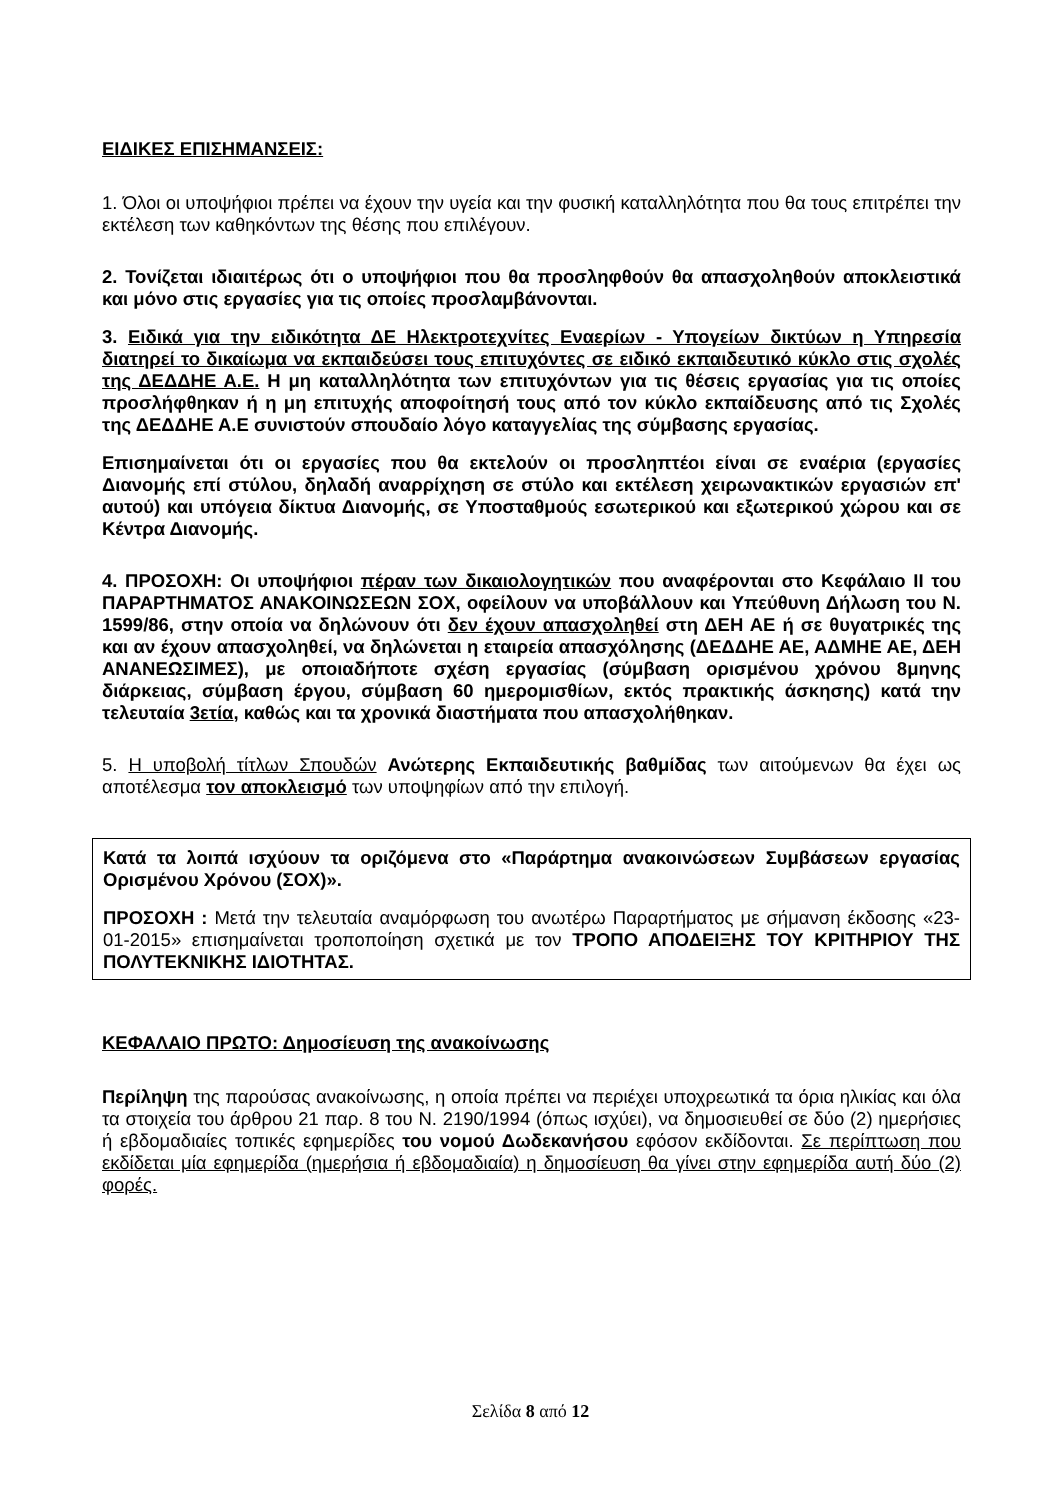ΕΙΔΙΚΕΣ ΕΠΙΣΗΜΑΝΣΕΙΣ:
1. Όλοι οι υποψήφιοι πρέπει να έχουν την υγεία και την φυσική καταλληλότητα που θα τους επιτρέπει την εκτέλεση των καθηκόντων της θέσης που επιλέγουν.
2. Τονίζεται ιδιαιτέρως ότι ο υποψήφιοι που θα προσληφθούν θα απασχοληθούν αποκλειστικά και μόνο στις εργασίες για τις οποίες προσλαμβάνονται.
3. Ειδικά για την ειδικότητα ΔΕ Ηλεκτροτεχνίτες Εναερίων - Υπογείων δικτύων η Υπηρεσία διατηρεί το δικαίωμα να εκπαιδεύσει τους επιτυχόντες σε ειδικό εκπαιδευτικό κύκλο στις σχολές της ΔΕΔΔΗΕ Α.Ε. Η μη καταλληλότητα των επιτυχόντων για τις θέσεις εργασίας για τις οποίες προσλήφθηκαν ή η μη επιτυχής αποφοίτησή τους από τον κύκλο εκπαίδευσης από τις Σχολές της ΔΕΔΔΗΕ Α.Ε συνιστούν σπουδαίο λόγο καταγγελίας της σύμβασης εργασίας.
Επισημαίνεται ότι οι εργασίες που θα εκτελούν οι προσληπτέοι είναι σε εναέρια (εργασίες Διανομής επί στύλου, δηλαδή αναρρίχηση σε στύλο και εκτέλεση χειρωνακτικών εργασιών επ' αυτού) και υπόγεια δίκτυα Διανομής, σε Υποσταθμούς εσωτερικού και εξωτερικού χώρου και σε Κέντρα Διανομής.
4. ΠΡΟΣΟΧΗ: Οι υποψήφιοι πέραν των δικαιολογητικών που αναφέρονται στο Κεφάλαιο ΙΙ του ΠΑΡΑΡΤΗΜΑΤΟΣ ΑΝΑΚΟΙΝΩΣΕΩΝ ΣΟΧ, οφείλουν να υποβάλλουν και Υπεύθυνη Δήλωση του Ν. 1599/86, στην οποία να δηλώνουν ότι δεν έχουν απασχοληθεί στη ΔΕΗ ΑΕ ή σε θυγατρικές της και αν έχουν απασχοληθεί, να δηλώνεται η εταιρεία απασχόλησης (ΔΕΔΔΗΕ ΑΕ, ΑΔΜΗΕ ΑΕ, ΔΕΗ ΑΝΑΝΕΩΣΙΜΕΣ), με οποιαδήποτε σχέση εργασίας (σύμβαση ορισμένου χρόνου 8μηνης διάρκειας, σύμβαση έργου, σύμβαση 60 ημερομισθίων, εκτός πρακτικής άσκησης) κατά την τελευταία 3ετία, καθώς και τα χρονικά διαστήματα που απασχολήθηκαν.
5. Η υποβολή τίτλων Σπουδών Ανώτερης Εκπαιδευτικής βαθμίδας των αιτούμενων θα έχει ως αποτέλεσμα τον αποκλεισμό των υποψηφίων από την επιλογή.
Κατά τα λοιπά ισχύουν τα οριζόμενα στο «Παράρτημα ανακοινώσεων Συμβάσεων εργασίας Ορισμένου Χρόνου (ΣΟΧ)».
ΠΡΟΣΟΧΗ : Μετά την τελευταία αναμόρφωση του ανωτέρω Παραρτήματος με σήμανση έκδοσης «23-01-2015» επισημαίνεται τροποποίηση σχετικά με τον ΤΡΟΠΟ ΑΠΟΔΕΙΞΗΣ ΤΟΥ ΚΡΙΤΗΡΙΟΥ ΤΗΣ ΠΟΛΥΤΕΚΝΙΚΗΣ ΙΔΙΟΤΗΤΑΣ.
ΚΕΦΑΛΑΙΟ ΠΡΩΤΟ: Δημοσίευση της ανακοίνωσης
Περίληψη της παρούσας ανακοίνωσης, η οποία πρέπει να περιέχει υποχρεωτικά τα όρια ηλικίας και όλα τα στοιχεία του άρθρου 21 παρ. 8 του Ν. 2190/1994 (όπως ισχύει), να δημοσιευθεί σε δύο (2) ημερήσιες ή εβδομαδιαίες τοπικές εφημερίδες του νομού Δωδεκανήσου εφόσον εκδίδονται. Σε περίπτωση που εκδίδεται μία εφημερίδα (ημερήσια ή εβδομαδιαία) η δημοσίευση θα γίνει στην εφημερίδα αυτή δύο (2) φορές.
Σελίδα 8 από 12